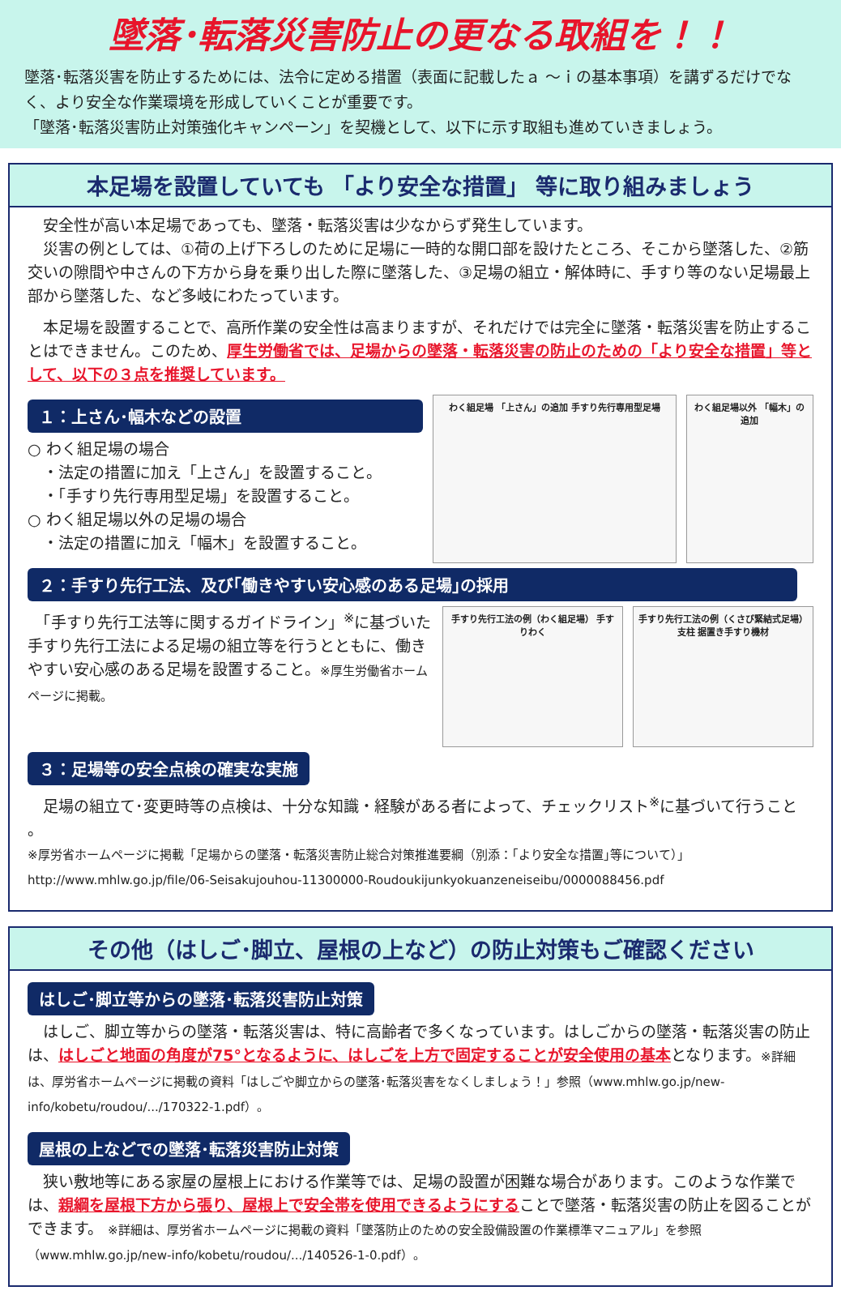墜落･転落災害防止の更なる取組を！！
墜落･転落災害を防止するためには、法令に定める措置（表面に記載したａ ～ｉの基本事項）を講ずるだけでなく、より安全な作業環境を形成していくことが重要です。
「墜落･転落災害防止対策強化キャンペーン」を契機として、以下に示す取組も進めていきましょう。
本足場を設置していても 「より安全な措置」 等に取り組みましょう
　安全性が高い本足場であっても、墜落・転落災害は少なからず発生しています。
　災害の例としては、①荷の上げ下ろしのために足場に一時的な開口部を設けたところ、そこから墜落した、②筋交いの隙間や中さんの下方から身を乗り出した際に墜落した、③足場の組立・解体時に、手すり等のない足場最上部から墜落した、など多岐にわたっています。
　本足場を設置することで、高所作業の安全性は高まりますが、それだけでは完全に墜落・転落災害を防止することはできません。このため、厚生労働省では、足場からの墜落・転落災害の防止のための「より安全な措置」等として、以下の３点を推奨しています。
１：上さん･幅木などの設置
○ わく組足場の場合
　・法定の措置に加え「上さん」を設置すること。
　・「手すり先行専用型足場」を設置すること。
○ わく組足場以外の足場の場合
　・法定の措置に加え「幅木」を設置すること。
わく組足場 「上さん」の追加 手すり先行専用型足場
わく組足場以外 「幅木」の追加
２：手すり先行工法、及び｢働きやすい安心感のある足場｣の採用
　「手すり先行工法等に関するガイドライン」<sup>※</sup>に基づいた手すり先行工法による足場の組立等を行うとともに、働きやすい安心感のある足場を設置すること。※厚生労働省ホームページに掲載。
手すり先行工法の例（わく組足場） 手すりわく
手すり先行工法の例（くさび緊結式足場） 支柱 据置き手すり機材
３：足場等の安全点検の確実な実施
　足場の組立て･変更時等の点検は、十分な知識・経験がある者によって、チェックリスト<sup>※</sup>に基づいて行うこと 。
※厚労省ホームページに掲載「足場からの墜落・転落災害防止総合対策推進要綱（別添：｢より安全な措置｣等について）」
http://www.mhlw.go.jp/file/06-Seisakujouhou-11300000-Roudoukijunkyokuanzeneiseibu/0000088456.pdf
その他（はしご･脚立、屋根の上など）の防止対策もご確認ください
はしご･脚立等からの墜落･転落災害防止対策
　はしご、脚立等からの墜落・転落災害は、特に高齢者で多くなっています。はしごからの墜落・転落災害の防止は、はしごと地面の角度が75°となるように、はしごを上方で固定することが安全使用の基本となります。※詳細は、厚労省ホームページに掲載の資料「はしごや脚立からの墜落･転落災害をなくしましょう！」参照（www.mhlw.go.jp/new-info/kobetu/roudou/.../170322-1.pdf）。
屋根の上などでの墜落･転落災害防止対策
　狭い敷地等にある家屋の屋根上における作業等では、足場の設置が困難な場合があります。このような作業では、親綱を屋根下方から張り、屋根上で安全帯を使用できるようにすることで墜落・転落災害の防止を図ることができます。 ※詳細は、厚労省ホームページに掲載の資料「墜落防止のための安全設備設置の作業標準マニュアル」を参照（www.mhlw.go.jp/new-info/kobetu/roudou/.../140526-1-0.pdf）。